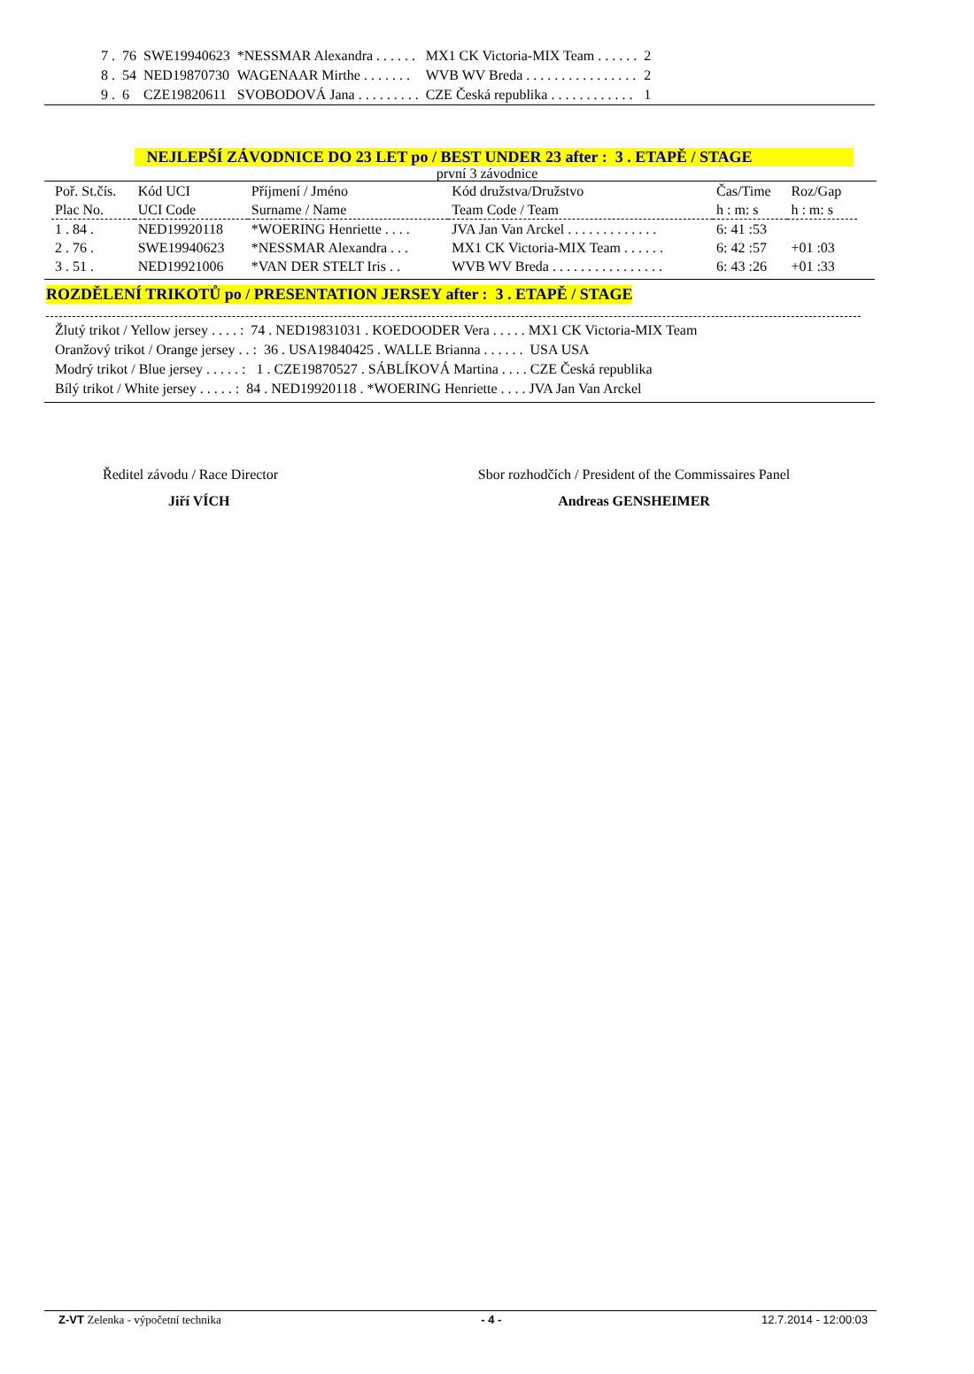| 7 . | 76 | SWE19940623 | *NESSMAR Alexandra . . . . . . | MX1 CK Victoria-MIX Team . . . . . . | 2 |
| 8 . | 54 | NED19870730 | WAGENAAR Mirthe . . . . . . . | WVB WV Breda . . . . . . . . . . . . . . . . | 2 |
| 9 . | 6 | CZE19820611 | SVOBODOVÁ Jana . . . . . . . . . | CZE Česká republika . . . . . . . . . . . . | 1 |
NEJLEPŠÍ ZÁVODNICE DO 23 LET po / BEST UNDER 23 after : 3 . ETAPĚ / STAGE
první 3 závodnice
| Poř. St.čís. Plac No. | Kód UCI UCI Code | Příjmení / Jméno Surname / Name | Kód družstva/Družstvo Team Code / Team | Čas/Time h : m: s | Roz/Gap h : m: s |
| --- | --- | --- | --- | --- | --- |
| 1 . 84 . | NED19920118 | *WOERING Henriette . . . . | JVA Jan Van Arckel . . . . . . . . . . . . . | 6: 41 :53 | |
| 2 . 76 . | SWE19940623 | *NESSMAR Alexandra . . . | MX1 CK Victoria-MIX Team . . . . . . | 6: 42 :57 | +01 :03 |
| 3 . 51 . | NED19921006 | *VAN DER STELT Iris . . | WVB WV Breda . . . . . . . . . . . . . . . . | 6: 43 :26 | +01 :33 |
ROZDĚLENÍ TRIKOTŮ po / PRESENTATION JERSEY after : 3 . ETAPĚ / STAGE
Žlutý trikot / Yellow jersey . . . . : 74 . NED19831031 . KOEDOODER Vera . . . . . MX1 CK Victoria-MIX Team
Oranžový trikot / Orange jersey . . : 36 . USA19840425 . WALLE Brianna . . . . . . USA USA
Modrý trikot / Blue jersey . . . . . : 1 . CZE19870527 . SÁBLÍKOVÁ Martina . . . . CZE Česká republika
Bílý trikot / White jersey . . . . . : 84 . NED19920118 . *WOERING Henriette . . . . JVA Jan Van Arckel
Ředitel závodu / Race Director
Jiří VÍCH
Sbor rozhodčích / President of the Commissaires Panel
Andreas GENSHEIMER
Z-VT Zelenka - výpočetní technika - 4 - 12.7.2014 - 12:00:03